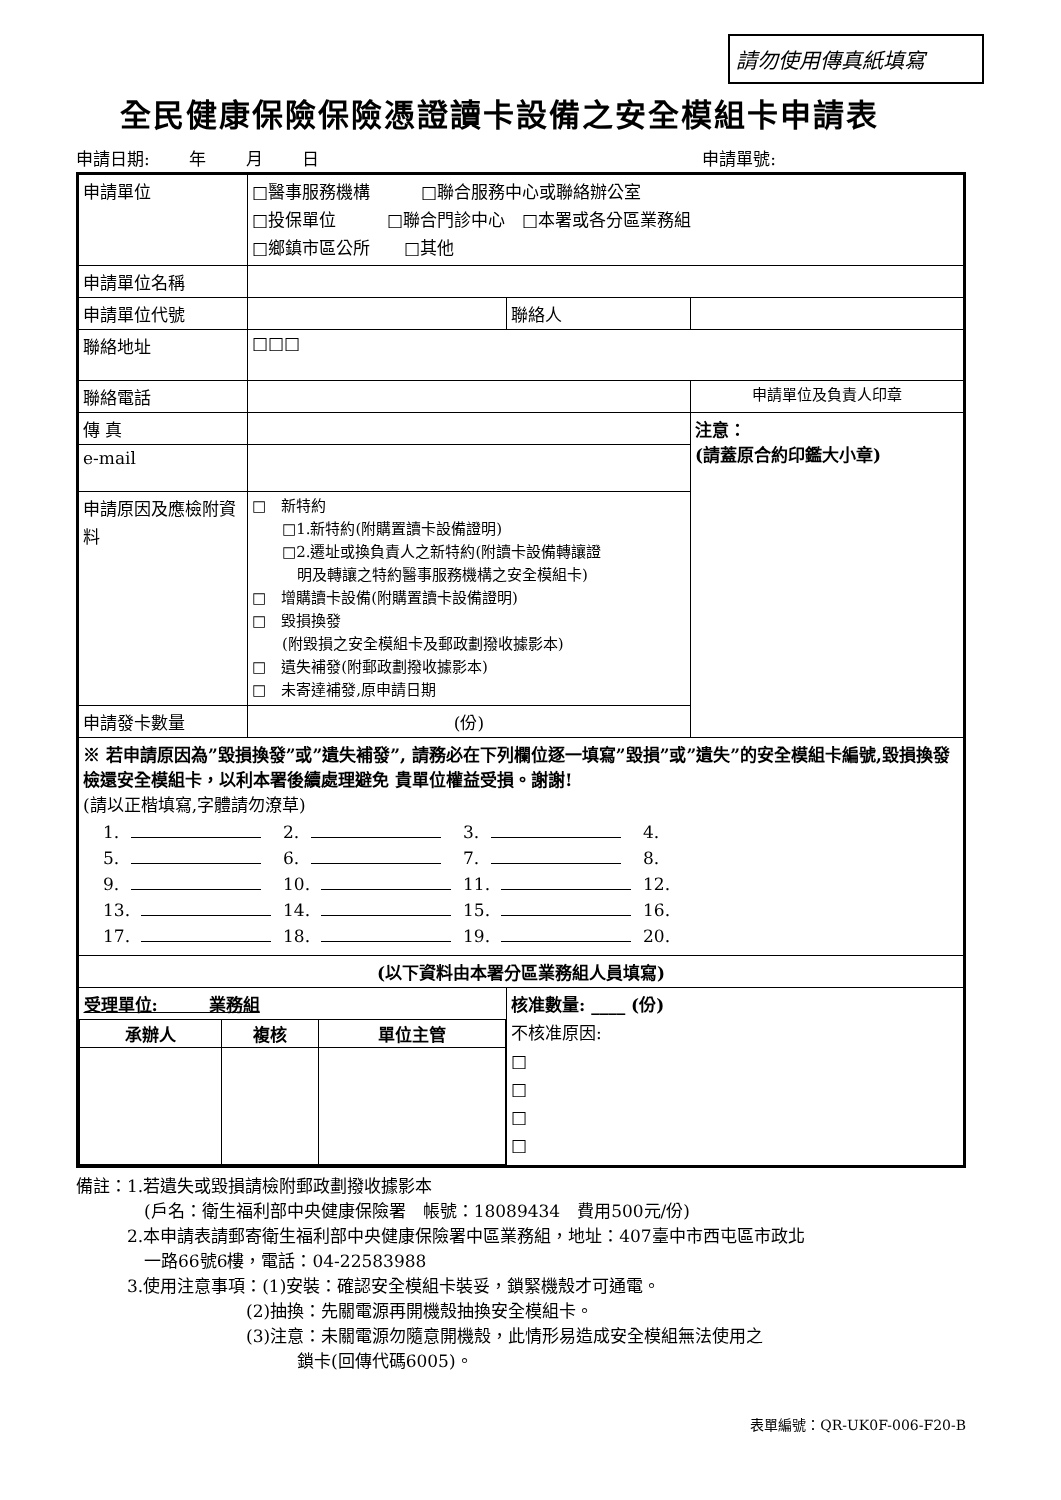請勿使用傳真紙填寫
全民健康保險保險憑證讀卡設備之安全模組卡申請表
申請日期:　　 年　　 月　　 日 申請單號:
| 申請單位 | □醫事服務機構 □聯合服務中心或聯絡辦公室 □投保單位 □聯合門診中心 □本署或各分區業務組 □鄉鎮市區公所 □其他 | | |
| 申請單位名稱 | | | |
| 申請單位代號 | | 聯絡人 | |
| 聯絡地址 | □□□ | | |
| 聯絡電話 | | | 申請單位及負責人印章 |
| 傳 真 | | | 注意： (請蓋原合約印鑑大小章) |
| e-mail | | | |
| 申請原因及應檢附資料 | □ 新特約 □1.新特約(附購置讀卡設備證明) □2.遷址或換負責人之新特約(附讀卡設備轉讓證 明及轉讓之特約醫事服務機構之安全模組卡) □ 增購讀卡設備(附購置讀卡設備證明) □ 毀損換發 (附毀損之安全模組卡及郵政劃撥收據影本) □ 遺失補發(附郵政劃撥收據影本) □ 未寄達補發,原申請日期 | | |
| 申請發卡數量 | (份) | | |
| ※ 若申請原因為”毀損換發”或”遺失補發”, 請務必在下列欄位逐一填寫”毀損”或”遺失”的安全模組卡編號,毀損換發檢還安全模組卡，以利本署後續處理避免 貴單位權益受損。謝謝! (請以正楷填寫,字體請勿潦草) 1. 2. 3. 4. 5. 6. 7. 8. 9. 10. 11. 12. 13. 14. 15. 16. 17. 18. 19. 20. | | | |
| (以下資料由本署分區業務組人員填寫) | | | |
| / 受理單位: 業務組 / / / / 承辦人 / 複核 / 單位主管 / | | 核准數量: ____ (份) 不核准原因: □ □ □ □ | |
備註：1.若遺失或毀損請檢附郵政劃撥收據影本
　　　　(戶名：衛生福利部中央健康保險署　帳號：18089434　費用500元/份)
　　　2.本申請表請郵寄衛生福利部中央健康保險署中區業務組，地址：407臺中市西屯區市政北
　　　　一路66號6樓，電話：04-22583988
　　　3.使用注意事項：(1)安裝：確認安全模組卡裝妥，鎖緊機殼才可通電。
　　　　　　　　　　(2)抽換：先關電源再開機殼抽換安全模組卡。
　　　　　　　　　　(3)注意：未關電源勿隨意開機殼，此情形易造成安全模組無法使用之
　　　　　　　　　　　　　鎖卡(回傳代碼6005)。
表單編號：QR-UK0F-006-F20-B